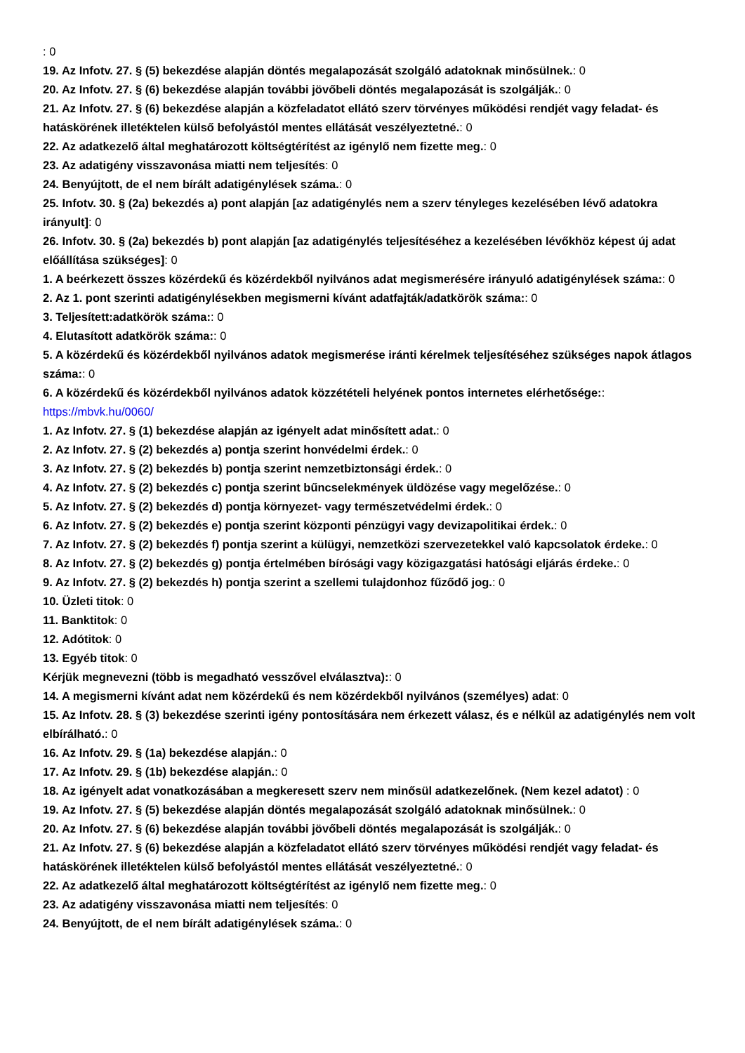: 0
19. Az Infotv. 27. § (5) bekezdése alapján döntés megalapozását szolgáló adatoknak minősülnek.: 0
20. Az Infotv. 27. § (6) bekezdése alapján további jövőbeli döntés megalapozását is szolgálják.: 0
21. Az Infotv. 27. § (6) bekezdése alapján a közfeladatot ellátó szerv törvényes működési rendjét vagy feladat- és hatáskörének illetéktelen külső befolyástól mentes ellátását veszélyeztetné.: 0
22. Az adatkezelő által meghatározott költségtérítést az igénylő nem fizette meg.: 0
23. Az adatigény visszavonása miatti nem teljesítés: 0
24. Benyújtott, de el nem bírált adatigénylések száma.: 0
25. Infotv. 30. § (2a) bekezdés a) pont alapján [az adatigénylés nem a szerv tényleges kezelésében lévő adatokra irányult]: 0
26. Infotv. 30. § (2a) bekezdés b) pont alapján [az adatigénylés teljesítéséhez a kezelésében lévőkhöz képest új adat előállítása szükséges]: 0
1. A beérkezett összes közérdekű és közérdekből nyilvános adat megismerésére irányuló adatigénylések száma:: 0
2. Az 1. pont szerinti adatigénylésekben megismerni kívánt adatfajták/adatkörök száma:: 0
3. Teljesített:adatkörök száma:: 0
4. Elutasított adatkörök száma:: 0
5. A közérdekű és közérdekből nyilvános adatok megismerése iránti kérelmek teljesítéséhez szükséges napok átlagos száma:: 0
6. A közérdekű és közérdekből nyilvános adatok közzétételi helyének pontos internetes elérhetősége:: https://mbvk.hu/0060/
1. Az Infotv. 27. § (1) bekezdése alapján az igényelt adat minősített adat.: 0
2. Az Infotv. 27. § (2) bekezdés a) pontja szerint honvédelmi érdek.: 0
3. Az Infotv. 27. § (2) bekezdés b) pontja szerint nemzetbiztonsági érdek.: 0
4. Az Infotv. 27. § (2) bekezdés c) pontja szerint bűncselekmények üldözése vagy megelőzése.: 0
5. Az Infotv. 27. § (2) bekezdés d) pontja környezet- vagy természetvédelmi érdek.: 0
6. Az Infotv. 27. § (2) bekezdés e) pontja szerint központi pénzügyi vagy devizapolitikai érdek.: 0
7. Az Infotv. 27. § (2) bekezdés f) pontja szerint a külügyi, nemzetközi szervezetekkel való kapcsolatok érdeke.: 0
8. Az Infotv. 27. § (2) bekezdés g) pontja értelmében bírósági vagy közigazgatási hatósági eljárás érdeke.: 0
9. Az Infotv. 27. § (2) bekezdés h) pontja szerint a szellemi tulajdonhoz fűződő jog.: 0
10. Üzleti titok: 0
11. Banktitok: 0
12. Adótitok: 0
13. Egyéb titok: 0
Kérjük megnevezni (több is megadható vesszővel elválasztva):: 0
14. A megismerni kívánt adat nem közérdekű és nem közérdekből nyilvános (személyes) adat: 0
15. Az Infotv. 28. § (3) bekezdése szerinti igény pontosítására nem érkezett válasz, és e nélkül az adatigénylés nem volt elbírálható.: 0
16. Az Infotv. 29. § (1a) bekezdése alapján.: 0
17. Az Infotv. 29. § (1b) bekezdése alapján.: 0
18. Az igényelt adat vonatkozásában a megkeresett szerv nem minősül adatkezelőnek. (Nem kezel adatot) : 0
19. Az Infotv. 27. § (5) bekezdése alapján döntés megalapozását szolgáló adatoknak minősülnek.: 0
20. Az Infotv. 27. § (6) bekezdése alapján további jövőbeli döntés megalapozását is szolgálják.: 0
21. Az Infotv. 27. § (6) bekezdése alapján a közfeladatot ellátó szerv törvényes működési rendjét vagy feladat- és hatáskörének illetéktelen külső befolyástól mentes ellátását veszélyeztetné.: 0
22. Az adatkezelő által meghatározott költségtérítést az igénylő nem fizette meg.: 0
23. Az adatigény visszavonása miatti nem teljesítés: 0
24. Benyújtott, de el nem bírált adatigénylések száma.: 0